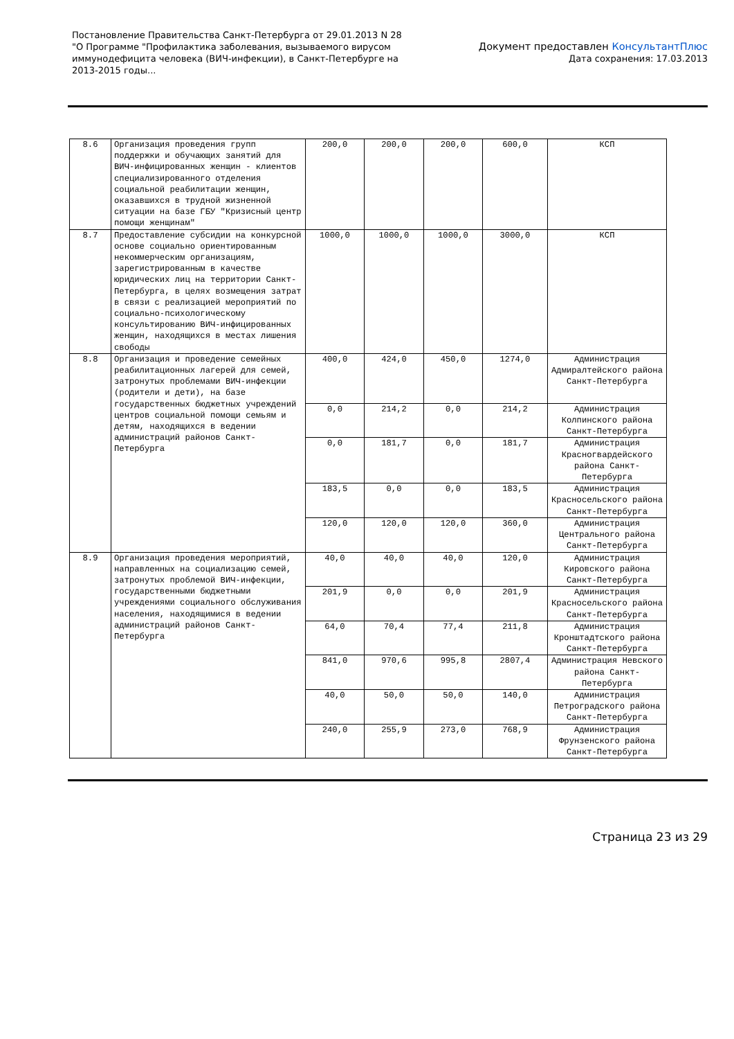Постановление Правительства Санкт-Петербурга от 29.01.2013 N 28
"О Программе "Профилактика заболевания, вызываемого вирусом
иммунодефицита человека (ВИЧ-инфекции), в Санкт-Петербурге на
2013-2015 годы...
Документ предоставлен КонсультантПлюс
Дата сохранения: 17.03.2013
| 8.6 | Организация проведения групп поддержки и обучающих занятий для ВИЧ-инфицированных женщин - клиентов специализированного отделения социальной реабилитации женщин, оказавшихся в трудной жизненной ситуации на базе ГБУ "Кризисный центр помощи женщинам" | 200,0 | 200,0 | 200,0 | 600,0 | КСП |
| 8.7 | Предоставление субсидии на конкурсной основе социально ориентированным некоммерческим организациям, зарегистрированным в качестве юридических лиц на территории Санкт-Петербурга, в целях возмещения затрат в связи с реализацией мероприятий по социально-психологическому консультированию ВИЧ-инфицированных женщин, находящихся в местах лишения свободы | 1000,0 | 1000,0 | 1000,0 | 3000,0 | КСП |
| 8.8 | Организация и проведение семейных реабилитационных лагерей для семей, затронутых проблемами ВИЧ-инфекции (родители и дети), на базе государственных бюджетных учреждений центров социальной помощи семьям и детям, находящихся в ведении администраций районов Санкт-Петербурга | 400,0 | 424,0 | 450,0 | 1274,0 | Администрация Адмиралтейского района Санкт-Петербурга |
| | | 0,0 | 214,2 | 0,0 | 214,2 | Администрация Колпинского района Санкт-Петербурга |
| | | 0,0 | 181,7 | 0,0 | 181,7 | Администрация Красногвардейского района Санкт-Петербурга |
| | | 183,5 | 0,0 | 0,0 | 183,5 | Администрация Красносельского района Санкт-Петербурга |
| | | 120,0 | 120,0 | 120,0 | 360,0 | Администрация Центрального района Санкт-Петербурга |
| 8.9 | Организация проведения мероприятий, направленных на социализацию семей, затронутых проблемой ВИЧ-инфекции, государственными бюджетными учреждениями социального обслуживания населения, находящимися в ведении администраций районов Санкт-Петербурга | 40,0 | 40,0 | 40,0 | 120,0 | Администрация Кировского района Санкт-Петербурга |
| | | 201,9 | 0,0 | 0,0 | 201,9 | Администрация Красносельского района Санкт-Петербурга |
| | | 64,0 | 70,4 | 77,4 | 211,8 | Администрация Кронштадтского района Санкт-Петербурга |
| | | 841,0 | 970,6 | 995,8 | 2807,4 | Администрация Невского района Санкт-Петербурга |
| | | 40,0 | 50,0 | 50,0 | 140,0 | Администрация Петроградского района Санкт-Петербурга |
| | | 240,0 | 255,9 | 273,0 | 768,9 | Администрация Фрунзенского района Санкт-Петербурга |
Страница 23 из 29